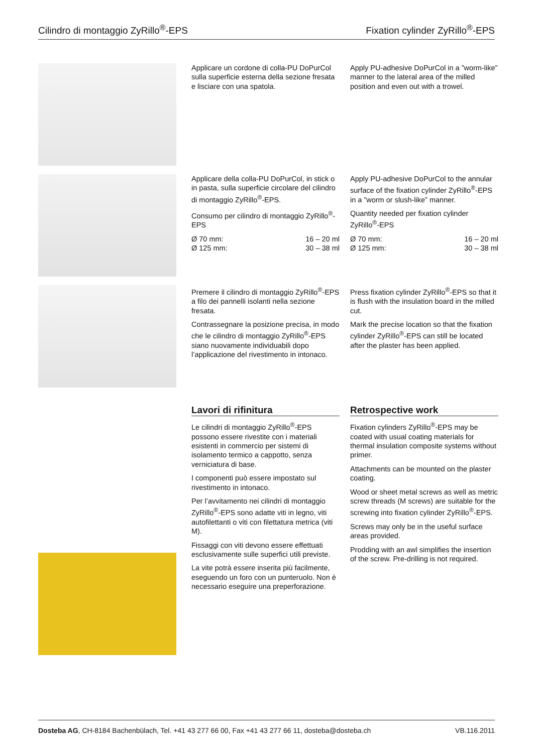Cilindro di montaggio ZyRillo<sup>®</sup>-EPS Fixation cylinder ZyRillo<sup>®</sup>-EPS
Applicare un cordone di colla-PU DoPurCol sulla superficie esterna della sezione fresata e lisciare con una spatola.
Apply PU-adhesive DoPurCol in a ”worm-like” manner to the lateral area of the milled position and even out with a trowel.
Applicare della colla-PU DoPurCol, in stick o in pasta, sulla superficie circolare del cilindro di montaggio ZyRillo<sup>®</sup>-EPS.
Consumo per cilindro di montaggio ZyRillo<sup>®</sup>-EPS
Ø 70 mm: 16 – 20 ml
Ø 125 mm: 30 – 38 ml
Apply PU-adhesive DoPurCol to the annular surface of the fixation cylinder ZyRillo<sup>®</sup>-EPS in a ”worm or slush-like” manner.
Quantity needed per fixation cylinder ZyRillo<sup>®</sup>-EPS
Ø 70 mm: 16 – 20 ml
Ø 125 mm: 30 – 38 ml
Premere il cilindro di montaggio ZyRillo<sup>®</sup>-EPS a filo dei pannelli isolanti nella sezione fresata.
Contrassegnare la posizione precisa, in modo che le cilindro di montaggio ZyRillo<sup>®</sup>-EPS siano nuovamente individuabili dopo l’applicazione del rivestimento in intonaco.
Press fixation cylinder ZyRillo<sup>®</sup>-EPS so that it is flush with the insulation board in the milled cut.
Mark the precise location so that the fixation cylinder ZyRillo<sup>®</sup>-EPS can still be located after the plaster has been applied.
Lavori di rifinitura
Le cilindri di montaggio ZyRillo<sup>®</sup>-EPS possono essere rivestite con i materiali esistenti in commercio per sistemi di isolamento termico a cappotto, senza verniciatura di base.
I componenti può essere impostato sul rivestimento in intonaco.
Per l’avvitamento nei cilindri di montaggio ZyRillo<sup>®</sup>-EPS sono adatte viti in legno, viti autofilettanti o viti con filettatura metrica (viti M).
Fissaggi con viti devono essere effettuati esclusivamente sulle superfici utili previste.
La vite potrà essere inserita più facilmente, eseguendo un foro con un punteruolo. Non è necessario eseguire una preperforazione.
Retrospective work
Fixation cylinders ZyRillo<sup>®</sup>-EPS may be coated with usual coating materials for thermal insulation composite systems without primer.
Attachments can be mounted on the plaster coating.
Wood or sheet metal screws as well as metric screw threads (M screws) are suitable for the screwing into fixation cylinder ZyRillo<sup>®</sup>-EPS.
Screws may only be in the useful surface areas provided.
Prodding with an awl simplifies the insertion of the screw. Pre-drilling is not required.
Dosteba AG, CH-8184 Bachenbülach, Tel. +41 43 277 66 00, Fax +41 43 277 66 11, dosteba@dosteba.ch VB.116.2011